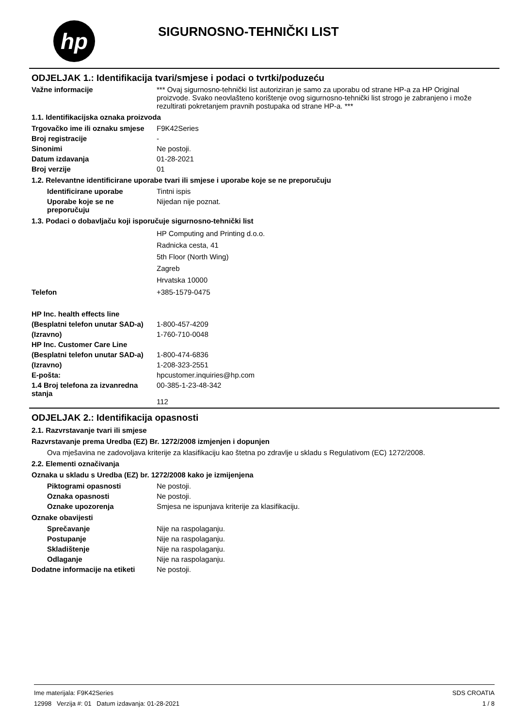hp
SIGURNOSNO-TEHNIČKI LIST
ODJELJAK 1.: Identifikacija tvari/smjese i podaci o tvrtki/poduzeću
Važne informacije *** Ovaj sigurnosno-tehnički list autoriziran je samo za uporabu od strane HP-a za HP Original proizvode. Svako neovlašteno korištenje ovog sigurnosno-tehnički list strogo je zabranjeno i može rezultirati pokretanjem pravnih postupaka od strane HP-a. ***
1.1. Identifikacijska oznaka proizvoda
Trgovačko ime ili oznaku smjese
F9K42Series
Broj registracije -
Sinonimi Ne postoji.
Datum izdavanja 01-28-2021
Broj verzije 01
1.2. Relevantne identificirane uporabe tvari ili smjese i uporabe koje se ne preporučuju
Identificirane uporabe Tintni ispis
Uporabe koje se ne preporučuju
Nijedan nije poznat.
1.3. Podaci o dobavljaču koji isporučuje sigurnosno-tehnički list
HP Computing and Printing d.o.o.
Radnicka cesta, 41
5th Floor (North Wing)
Zagreb
Hrvatska 10000
Telefon +385-1579-0475
HP Inc. health effects line
(Besplatni telefon unutar SAD-a)
1-800-457-4209
(Izravno) 1-760-710-0048
HP Inc. Customer Care Line
(Besplatni telefon unutar SAD-a)
1-800-474-6836
(Izravno) 1-208-323-2551
E-pošta: hpcustomer.inquiries@hp.com
1.4 Broj telefona za izvanredna stanja
00-385-1-23-48-342
112
ODJELJAK 2.: Identifikacija opasnosti
2.1. Razvrstavanje tvari ili smjese
Razvrstavanje prema Uredba (EZ) Br. 1272/2008 izmjenjen i dopunjen
Ova mješavina ne zadovoljava kriterije za klasifikaciju kao štetna po zdravlje u skladu s Regulativom (EC) 1272/2008.
2.2. Elementi označivanja
Oznaka u skladu s Uredba (EZ) br. 1272/2008 kako je izmijenjena
Piktogrami opasnosti Ne postoji.
Oznaka opasnosti Ne postoji.
Oznake upozorenja Smjesa ne ispunjava kriterije za klasifikaciju.
Oznake obavijesti
Sprečavanje Nije na raspolaganju.
Postupanje Nije na raspolaganju.
Skladištenje Nije na raspolaganju.
Odlaganje Nije na raspolaganju.
Dodatne informacije na etiketi
Ne postoji.
Ime materijala: F9K42Series
12998 Verzija #: 01 Datum izdavanja: 01-28-2021
SDS CROATIA
1 / 8